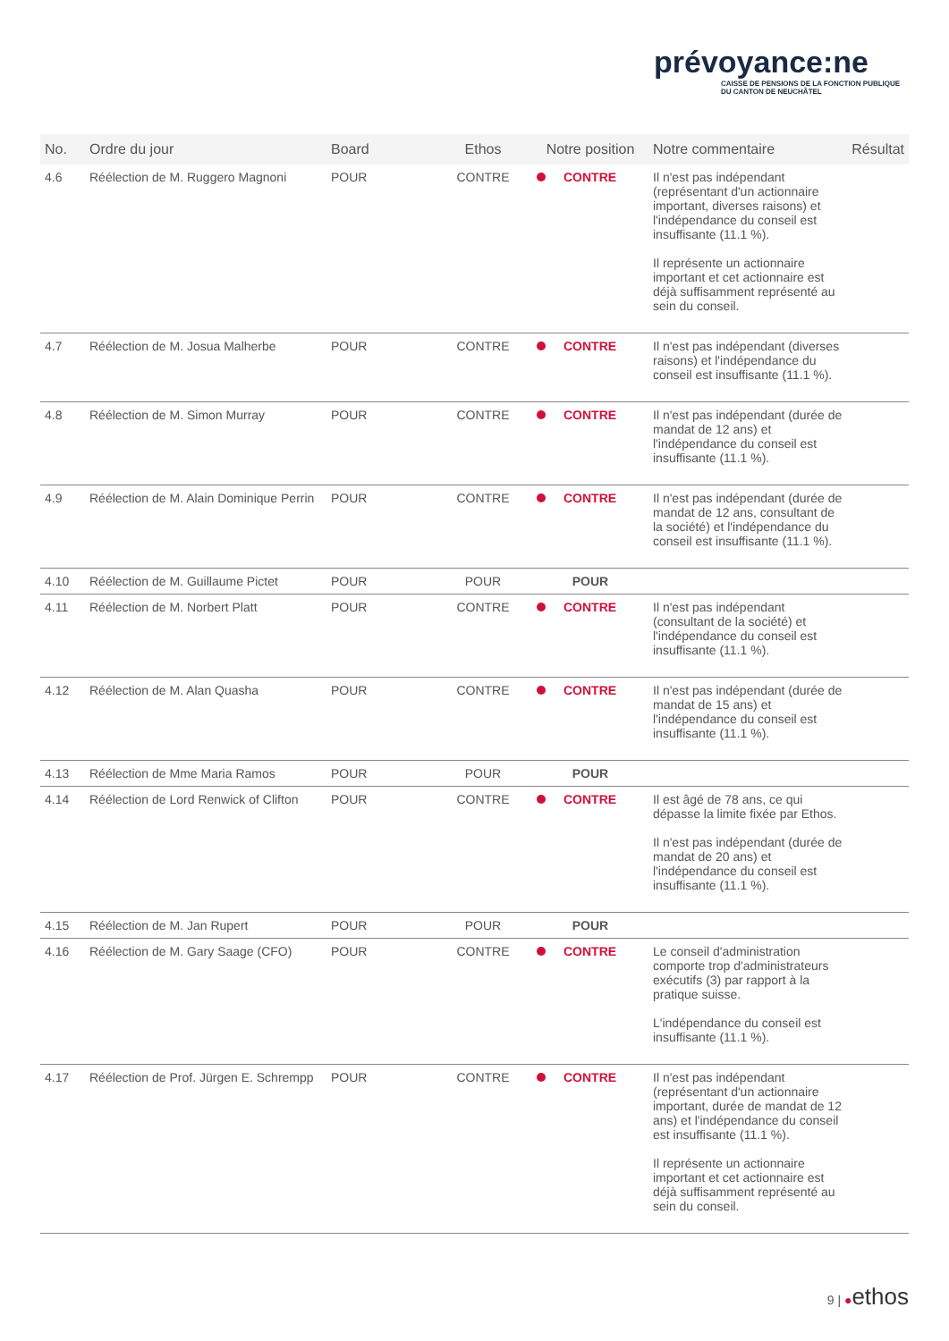prévoyance:ne
CAISSE DE PENSIONS DE LA FONCTION PUBLIQUE
DU CANTON DE NEUCHÂTEL
| No. | Ordre du jour | Board | Ethos | Notre position | Notre commentaire | Résultat |
| --- | --- | --- | --- | --- | --- | --- |
| 4.6 | Réélection de M. Ruggero Magnoni | POUR | CONTRE | CONTRE | Il n'est pas indépendant (représentant d'un actionnaire important, diverses raisons) et l'indépendance du conseil est insuffisante (11.1 %). Il représente un actionnaire important et cet actionnaire est déjà suffisamment représenté au sein du conseil. | |
| 4.7 | Réélection de M. Josua Malherbe | POUR | CONTRE | CONTRE | Il n'est pas indépendant (diverses raisons) et l'indépendance du conseil est insuffisante (11.1 %). | |
| 4.8 | Réélection de M. Simon Murray | POUR | CONTRE | CONTRE | Il n'est pas indépendant (durée de mandat de 12 ans) et l'indépendance du conseil est insuffisante (11.1 %). | |
| 4.9 | Réélection de M. Alain Dominique Perrin | POUR | CONTRE | CONTRE | Il n'est pas indépendant (durée de mandat de 12 ans, consultant de la société) et l'indépendance du conseil est insuffisante (11.1 %). | |
| 4.10 | Réélection de M. Guillaume Pictet | POUR | POUR | POUR | | |
| 4.11 | Réélection de M. Norbert Platt | POUR | CONTRE | CONTRE | Il n'est pas indépendant (consultant de la société) et l'indépendance du conseil est insuffisante (11.1 %). | |
| 4.12 | Réélection de M. Alan Quasha | POUR | CONTRE | CONTRE | Il n'est pas indépendant (durée de mandat de 15 ans) et l'indépendance du conseil est insuffisante (11.1 %). | |
| 4.13 | Réélection de Mme Maria Ramos | POUR | POUR | POUR | | |
| 4.14 | Réélection de Lord Renwick of Clifton | POUR | CONTRE | CONTRE | Il est âgé de 78 ans, ce qui dépasse la limite fixée par Ethos. Il n'est pas indépendant (durée de mandat de 20 ans) et l'indépendance du conseil est insuffisante (11.1 %). | |
| 4.15 | Réélection de M. Jan Rupert | POUR | POUR | POUR | | |
| 4.16 | Réélection de M. Gary Saage (CFO) | POUR | CONTRE | CONTRE | Le conseil d'administration comporte trop d'administrateurs exécutifs (3) par rapport à la pratique suisse. L'indépendance du conseil est insuffisante (11.1 %). | |
| 4.17 | Réélection de Prof. Jürgen E. Schrempp | POUR | CONTRE | CONTRE | Il n'est pas indépendant (représentant d'un actionnaire important, durée de mandat de 12 ans) et l'indépendance du conseil est insuffisante (11.1 %). Il représente un actionnaire important et cet actionnaire est déjà suffisamment représenté au sein du conseil. | |
9 | ●ethos